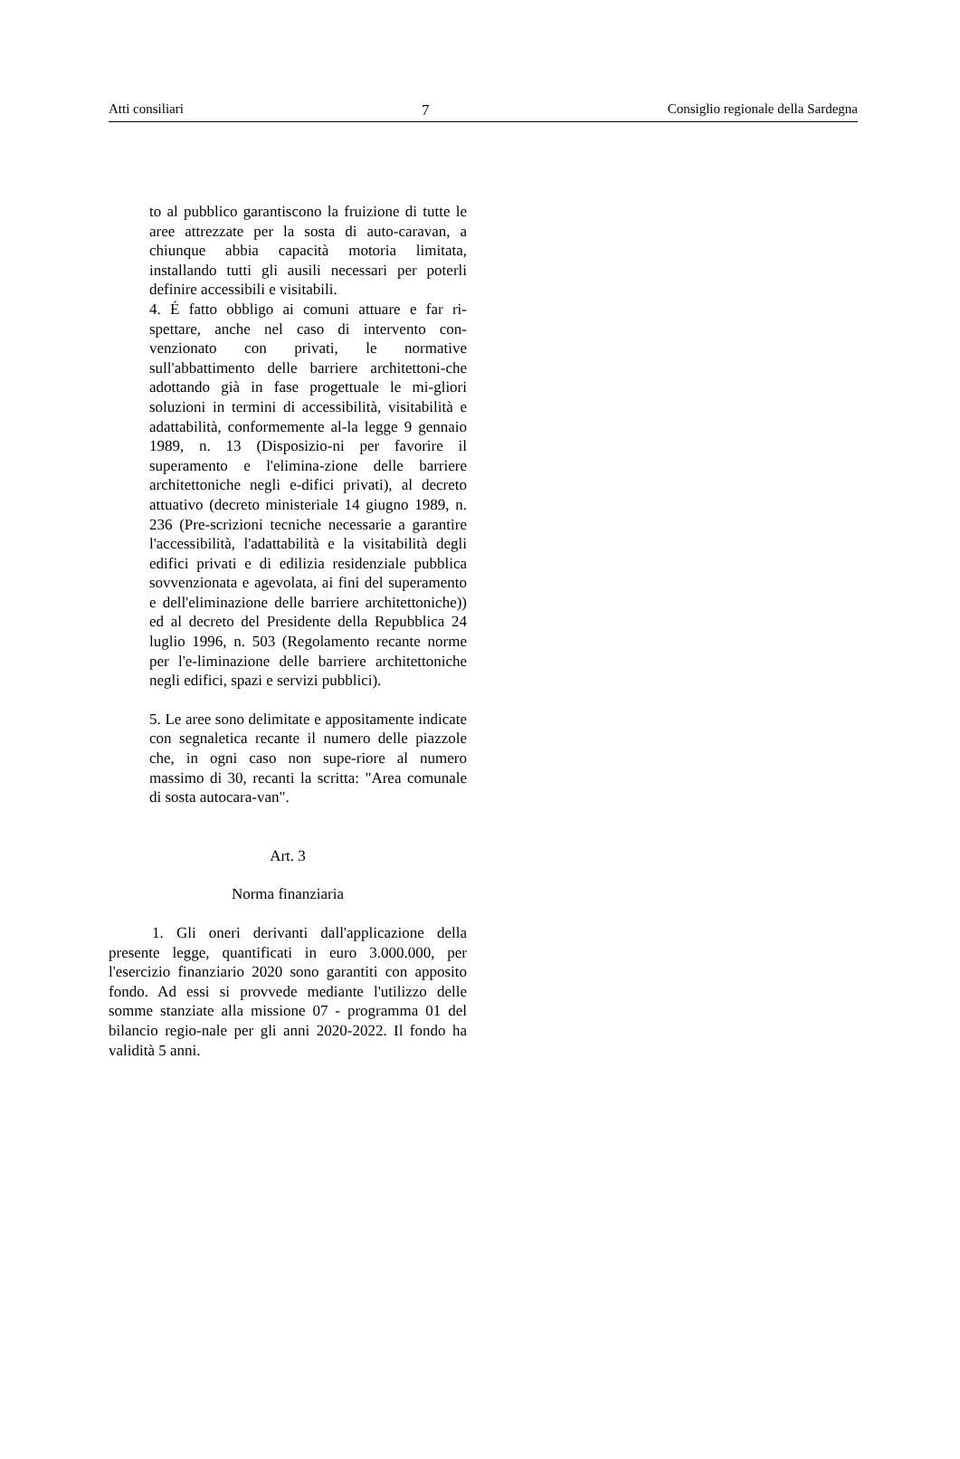Atti consiliari 7 Consiglio regionale della Sardegna
to al pubblico garantiscono la fruizione di tutte le aree attrezzate per la sosta di auto-caravan, a chiunque abbia capacità motoria limitata, installando tutti gli ausili necessari per poterli definire accessibili e visitabili.
4. É fatto obbligo ai comuni attuare e far ri-spettare, anche nel caso di intervento con-venzionato con privati, le normative sull'abbattimento delle barriere architettoni-che adottando già in fase progettuale le mi-gliori soluzioni in termini di accessibilità, visitabilità e adattabilità, conformemente al-la legge 9 gennaio 1989, n. 13 (Disposizio-ni per favorire il superamento e l'elimina-zione delle barriere architettoniche negli e-difici privati), al decreto attuativo (decreto ministeriale 14 giugno 1989, n. 236 (Pre-scrizioni tecniche necessarie a garantire l'accessibilità, l'adattabilità e la visitabilità degli edifici privati e di edilizia residenziale pubblica sovvenzionata e agevolata, ai fini del superamento e dell'eliminazione delle barriere architettoniche)) ed al decreto del Presidente della Repubblica 24 luglio 1996, n. 503 (Regolamento recante norme per l'e-liminazione delle barriere architettoniche negli edifici, spazi e servizi pubblici).
5. Le aree sono delimitate e appositamente indicate con segnaletica recante il numero delle piazzole che, in ogni caso non supe-riore al numero massimo di 30, recanti la scritta: "Area comunale di sosta autocara-van".
Art. 3
Norma finanziaria
1. Gli oneri derivanti dall'applicazione della presente legge, quantificati in euro 3.000.000, per l'esercizio finanziario 2020 sono garantiti con apposito fondo. Ad essi si provvede mediante l'utilizzo delle somme stanziate alla missione 07 - programma 01 del bilancio regio-nale per gli anni 2020-2022. Il fondo ha validità 5 anni.